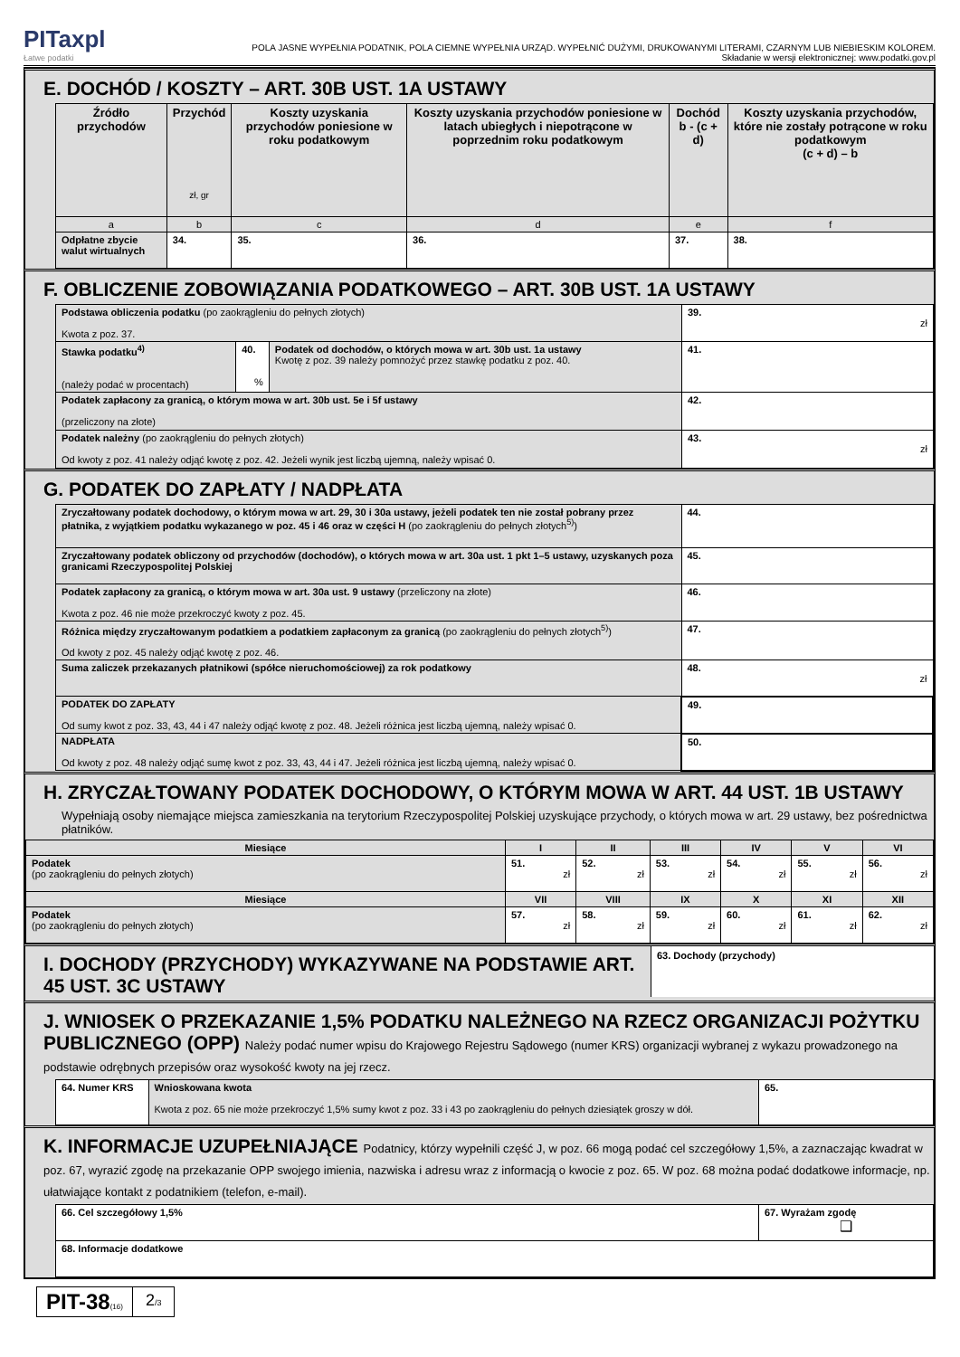PITaxpl
Łatwe podatki
POLA JASNE WYPEŁNIA PODATNIK, POLA CIEMNE WYPEŁNIA URZĄD. WYPEŁNIĆ DUŻYMI, DRUKOWANYMI LITERAMI, CZARNYM LUB NIEBIESKIM KOLOREM.
Składanie w wersji elektronicznej: www.podatki.gov.pl
E. DOCHÓD / KOSZTY – ART. 30B UST. 1A USTAWY
| Źródło przychodów | Przychód zł, gr | Koszty uzyskania przychodów poniesione w roku podatkowym | Koszty uzyskania przychodów poniesione w latach ubiegłych i niepotrącone w poprzednim roku podatkowym | Dochód b - (c + d) | Koszty uzyskania przychodów, które nie zostały potrącone w roku podatkowym (c + d) – b |
| --- | --- | --- | --- | --- | --- |
| a | b | c | d | e | f |
| Odpłatne zbycie walut wirtualnych | 34. | 35. | 36. | 37. | 38. |
F. OBLICZENIE ZOBOWIĄZANIA PODATKOWEGO – ART. 30B UST. 1A USTAWY
| Podstawa obliczenia podatku (po zaokrągleniu do pełnych złotych) Kwota z poz. 37. | | | 39. zł |
| Stawka podatku<sup>4)</sup> (należy podać w procentach) | 40. % | Podatek od dochodów, o których mowa w art. 30b ust. 1a ustawy Kwotę z poz. 39 należy pomnożyć przez stawkę podatku z poz. 40. | 41. |
| Podatek zapłacony za granicą, o którym mowa w art. 30b ust. 5e i 5f ustawy (przeliczony na złote) | | | 42. |
| Podatek należny (po zaokrągleniu do pełnych złotych) Od kwoty z poz. 41 należy odjąć kwotę z poz. 42. Jeżeli wynik jest liczbą ujemną, należy wpisać 0. | | | 43. zł |
G. PODATEK DO ZAPŁATY / NADPŁATA
| Zryczałtowany podatek dochodowy, o którym mowa w art. 29, 30 i 30a ustawy, jeżeli podatek ten nie został pobrany przez płatnika, z wyjątkiem podatku wykazanego w poz. 45 i 46 oraz w części H (po zaokrągleniu do pełnych złotych<sup>5)</sup>) | 44. |
| Zryczałtowany podatek obliczony od przychodów (dochodów), o których mowa w art. 30a ust. 1 pkt 1–5 ustawy, uzyskanych poza granicami Rzeczypospolitej Polskiej | 45. |
| Podatek zapłacony za granicą, o którym mowa w art. 30a ust. 9 ustawy (przeliczony na złote) Kwota z poz. 46 nie może przekroczyć kwoty z poz. 45. | 46. |
| Różnica między zryczałtowanym podatkiem a podatkiem zapłaconym za granicą (po zaokrągleniu do pełnych złotych<sup>5)</sup>) Od kwoty z poz. 45 należy odjąć kwotę z poz. 46. | 47. |
| Suma zaliczek przekazanych płatnikowi (spółce nieruchomościowej) za rok podatkowy | 48. zł |
| PODATEK DO ZAPŁATY Od sumy kwot z poz. 33, 43, 44 i 47 należy odjąć kwotę z poz. 48. Jeżeli różnica jest liczbą ujemną, należy wpisać 0. | 49. |
| NADPŁATA Od kwoty z poz. 48 należy odjąć sumę kwot z poz. 33, 43, 44 i 47. Jeżeli różnica jest liczbą ujemną, należy wpisać 0. | 50. |
H. ZRYCZAŁTOWANY PODATEK DOCHODOWY, O KTÓRYM MOWA W ART. 44 UST. 1B USTAWY
Wypełniają osoby niemające miejsca zamieszkania na terytorium Rzeczypospolitej Polskiej uzyskujące przychody, o których mowa w art. 29 ustawy, bez pośrednictwa płatników.
| Miesiące | I | II | III | IV | V | VI |
| Podatek (po zaokrągleniu do pełnych złotych) | 51. zł | 52. zł | 53. zł | 54. zł | 55. zł | 56. zł |
| Miesiące | VII | VIII | IX | X | XI | XII |
| Podatek (po zaokrągleniu do pełnych złotych) | 57. zł | 58. zł | 59. zł | 60. zł | 61. zł | 62. zł |
I. DOCHODY (PRZYCHODY) WYKAZYWANE NA PODSTAWIE ART. 45 UST. 3C USTAWY
63. Dochody (przychody)
J. WNIOSEK O PRZEKAZANIE 1,5% PODATKU NALEŻNEGO NA RZECZ ORGANIZACJI POŻYTKU PUBLICZNEGO (OPP) Należy podać numer wpisu do Krajowego Rejestru Sądowego (numer KRS) organizacji wybranej z wykazu prowadzonego na podstawie odrębnych przepisów oraz wysokość kwoty na jej rzecz.
| 64. Numer KRS | Wnioskowana kwota Kwota z poz. 65 nie może przekroczyć 1,5% sumy kwot z poz. 33 i 43 po zaokrągleniu do pełnych dziesiątek groszy w dół. | 65. |
K. INFORMACJE UZUPEŁNIAJĄCE Podatnicy, którzy wypełnili część J, w poz. 66 mogą podać cel szczegółowy 1,5%, a zaznaczając kwadrat w poz. 67, wyrazić zgodę na przekazanie OPP swojego imienia, nazwiska i adresu wraz z informacją o kwocie z poz. 65. W poz. 68 można podać dodatkowe informacje, np. ułatwiające kontakt z podatnikiem (telefon, e-mail).
| 66. Cel szczegółowy 1,5% | 67. Wyrażam zgodę ❑ |
| 68. Informacje dodatkowe | |
PIT-38(16)
2/3